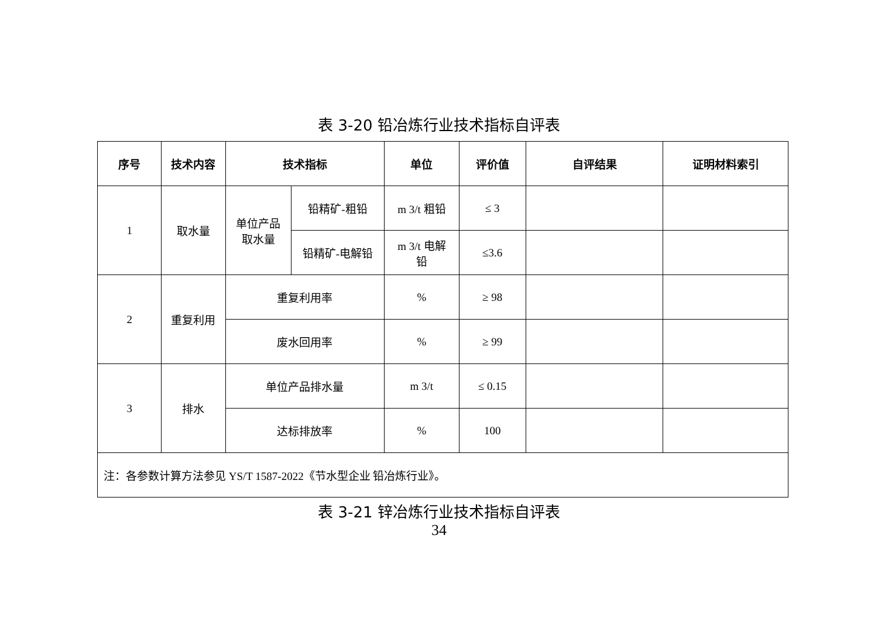表 3-20 铅冶炼行业技术指标自评表
| 序号 | 技术内容 | 技术指标 | | 单位 | 评价值 | 自评结果 | 证明材料索引 |
| --- | --- | --- | --- | --- | --- | --- | --- |
| 1 | 取水量 | 单位产品 取水量 | 铅精矿-粗铅 | m 3/t 粗铅 | ≤ 3 | | |
| | | | 铅精矿-电解铅 | m 3/t 电解 铅 | ≤3.6 | | |
| 2 | 重复利用 | 重复利用率 | | % | ≥ 98 | | |
| | | 废水回用率 | | % | ≥ 99 | | |
| 3 | 排水 | 单位产品排水量 | | m 3/t | ≤ 0.15 | | |
| | | 达标排放率 | | % | 100 | | |
| 注：各参数计算方法参见 YS/T 1587-2022《节水型企业 铅冶炼行业》。 | | | | | | | |
表 3-21 锌冶炼行业技术指标自评表
34